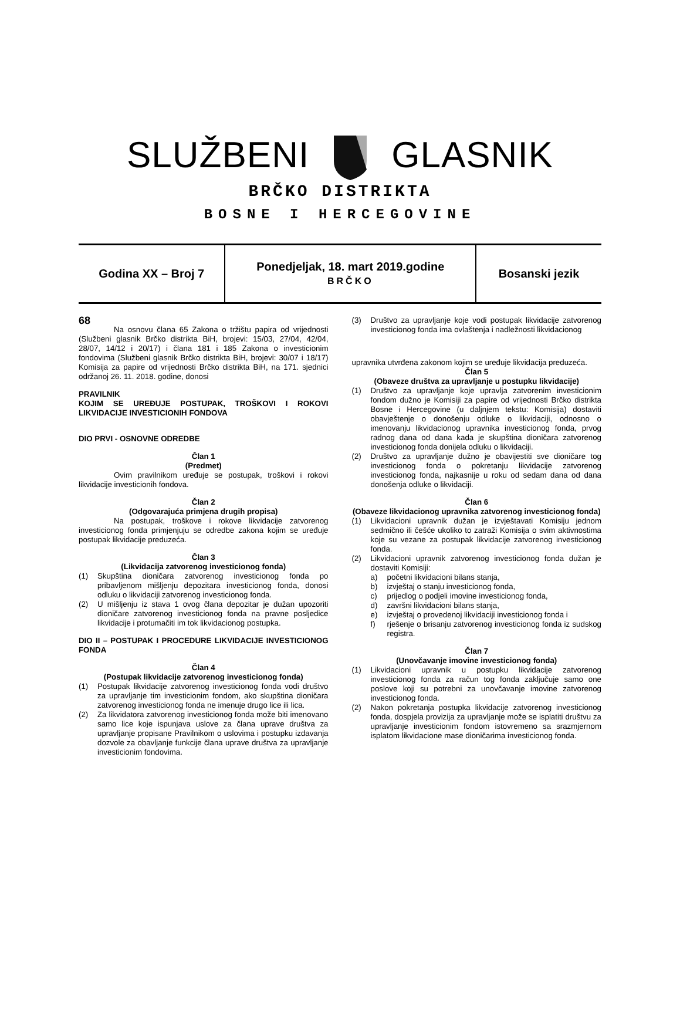SLUŽBENIGLASNIK
BRČKO DISTRIKTA
BOSNE I HERCEGOVINE
| Godina XX – Broj 7 | Ponedjeljak, 18. mart 2019.godine BRČKO | Bosanski jezik |
68
Na osnovu člana 65 Zakona o tržištu papira od vrijednosti (Službeni glasnik Brčko distrikta BiH, brojevi: 15/03, 27/04, 42/04, 28/07, 14/12 i 20/17) i člana 181 i 185 Zakona o investicionim fondovima (Službeni glasnik Brčko distrikta BiH, brojevi: 30/07 i 18/17) Komisija za papire od vrijednosti Brčko distrikta BiH, na 171. sjednici održanoj 26. 11. 2018. godine, donosi
PRAVILNIK
KOJIM SE UREĐUJE POSTUPAK, TROŠKOVI I ROKOVI LIKVIDACIJE INVESTICIONIH FONDOVA
DIO PRVI - OSNOVNE ODREDBE
Član 1
(Predmet)
Ovim pravilnikom uređuje se postupak, troškovi i rokovi likvidacije investicionih fondova.
Član 2
(Odgovarajuća primjena drugih propisa)
Na postupak, troškove i rokove likvidacije zatvorenog investicionog fonda primjenjuju se odredbe zakona kojim se uređuje postupak likvidacije preduzeća.
Član 3
(Likvidacija zatvorenog investicionog fonda)
(1) Skupština dioničara zatvorenog investicionog fonda po pribavljenom mišljenju depozitara investicionog fonda, donosi odluku o likvidaciji zatvorenog investicionog fonda.
(2) U mišljenju iz stava 1 ovog člana depozitar je dužan upozoriti dioničare zatvorenog investicionog fonda na pravne posljedice likvidacije i protumačiti im tok likvidacionog postupka.
DIO II – POSTUPAK I PROCEDURE LIKVIDACIJE INVESTICIONOG FONDA
Član 4
(Postupak likvidacije zatvorenog investicionog fonda)
(1) Postupak likvidacije zatvorenog investicionog fonda vodi društvo za upravljanje tim investicionim fondom, ako skupština dioničara zatvorenog investicionog fonda ne imenuje drugo lice ili lica.
(2) Za likvidatora zatvorenog investicionog fonda može biti imenovano samo lice koje ispunjava uslove za člana uprave društva za upravljanje propisane Pravilnikom o uslovima i postupku izdavanja dozvole za obavljanje funkcije člana uprave društva za upravljanje investicionim fondovima.
(3) Društvo za upravljanje koje vodi postupak likvidacije zatvorenog investicionog fonda ima ovlaštenja i nadležnosti likvidacionog
upravnika utvrđena zakonom kojim se uređuje likvidacija preduzeća.
Član 5
(Obaveze društva za upravljanje u postupku likvidacije)
(1) Društvo za upravljanje koje upravlja zatvorenim investicionim fondom dužno je Komisiji za papire od vrijednosti Brčko distrikta Bosne i Hercegovine (u daljnjem tekstu: Komisija) dostaviti obavještenje o donošenju odluke o likvidaciji, odnosno o imenovanju likvidacionog upravnika investicionog fonda, prvog radnog dana od dana kada je skupština dioničara zatvorenog investicionog fonda donijela odluku o likvidaciji.
(2) Društvo za upravljanje dužno je obavijestiti sve dioničare tog investicionog fonda o pokretanju likvidacije zatvorenog investicionog fonda, najkasnije u roku od sedam dana od dana donošenja odluke o likvidaciji.
Član 6
(Obaveze likvidacionog upravnika zatvorenog investicionog fonda)
(1) Likvidacioni upravnik dužan je izvještavati Komisiju jednom sedmično ili češće ukoliko to zatraži Komisija o svim aktivnostima koje su vezane za postupak likvidacije zatvorenog investicionog fonda.
(2) Likvidacioni upravnik zatvorenog investicionog fonda dužan je dostaviti Komisiji:
a) početni likvidacioni bilans stanja,
b) izvještaj o stanju investicionog fonda,
c) prijedlog o podjeli imovine investicionog fonda,
d) završni likvidacioni bilans stanja,
e) izvještaj o provedenoj likvidaciji investicionog fonda i
f) rješenje o brisanju zatvorenog investicionog fonda iz sudskog registra.
Član 7
(Unovčavanje imovine investicionog fonda)
(1) Likvidacioni upravnik u postupku likvidacije zatvorenog investicionog fonda za račun tog fonda zaključuje samo one poslove koji su potrebni za unovčavanje imovine zatvorenog investicionog fonda.
(2) Nakon pokretanja postupka likvidacije zatvorenog investicionog fonda, dospjela provizija za upravljanje može se isplatiti društvu za upravljanje investicionim fondom istovremeno sa srazmjernom isplatom likvidacione mase dioničarima investicionog fonda.